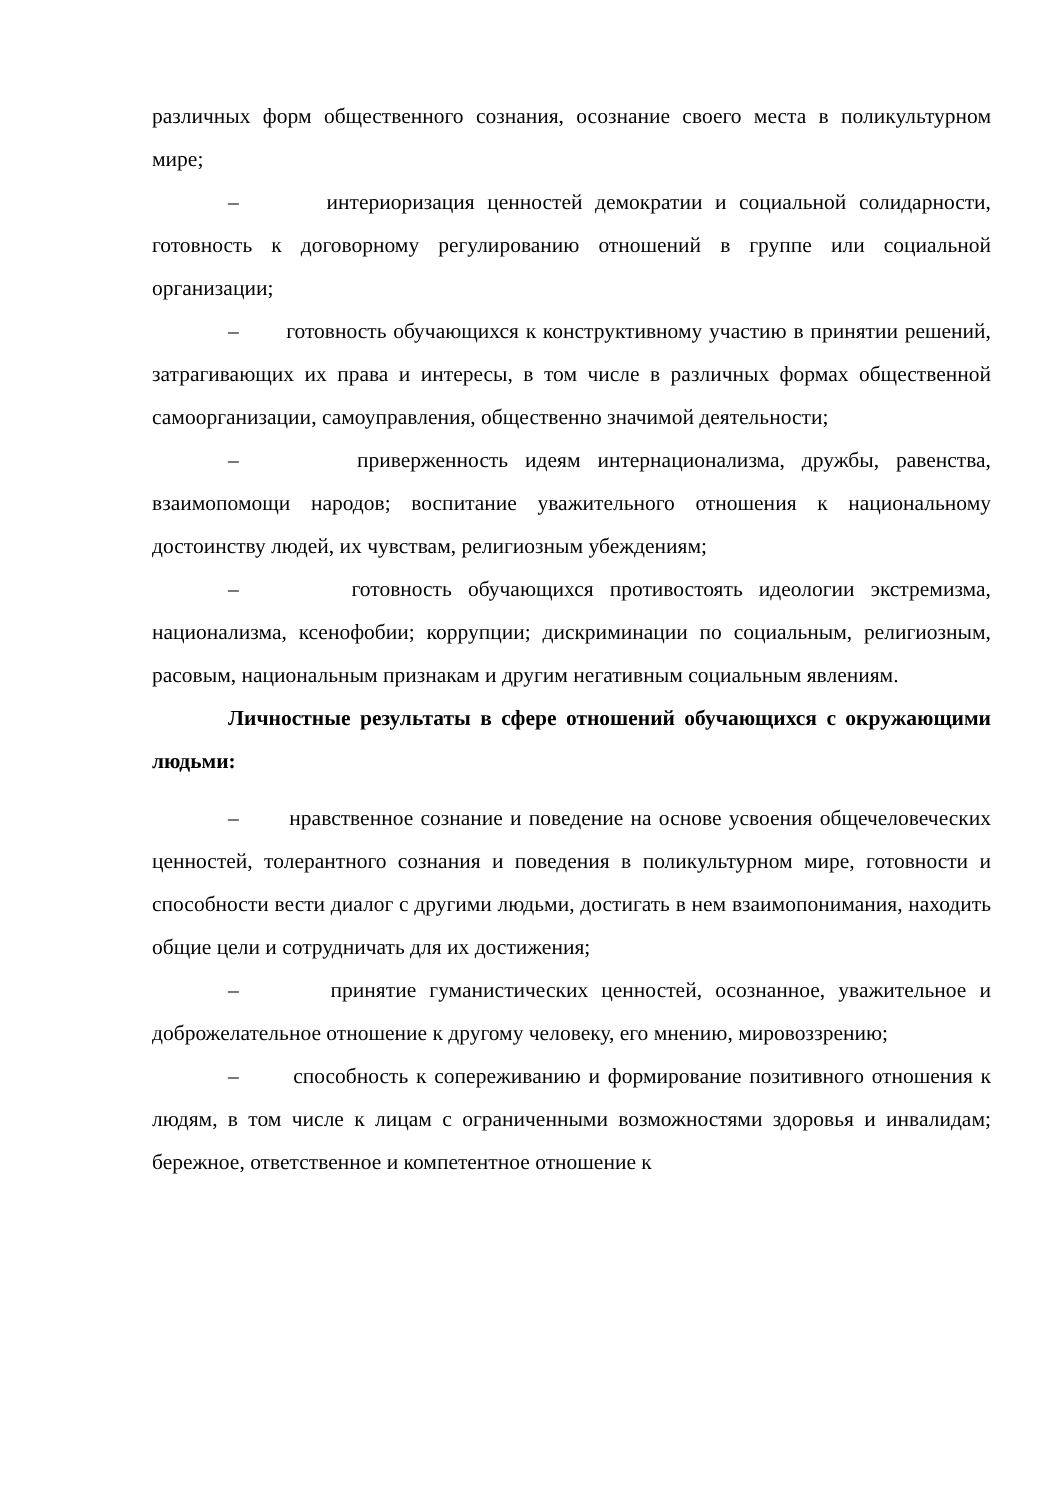различных форм общественного сознания, осознание своего места в поликультурном мире;
– интериоризация ценностей демократии и социальной солидарности, готовность к договорному регулированию отношений в группе или социальной организации;
– готовность обучающихся к конструктивному участию в принятии решений, затрагивающих их права и интересы, в том числе в различных формах общественной самоорганизации, самоуправления, общественно значимой деятельности;
– приверженность идеям интернационализма, дружбы, равенства, взаимопомощи народов; воспитание уважительного отношения к национальному достоинству людей, их чувствам, религиозным убеждениям;
– готовность обучающихся противостоять идеологии экстремизма, национализма, ксенофобии; коррупции; дискриминации по социальным, религиозным, расовым, национальным признакам и другим негативным социальным явлениям.
Личностные результаты в сфере отношений обучающихся с окружающими людьми:
– нравственное сознание и поведение на основе усвоения общечеловеческих ценностей, толерантного сознания и поведения в поликультурном мире, готовности и способности вести диалог с другими людьми, достигать в нем взаимопонимания, находить общие цели и сотрудничать для их достижения;
– принятие гуманистических ценностей, осознанное, уважительное и доброжелательное отношение к другому человеку, его мнению, мировоззрению;
– способность к сопереживанию и формирование позитивного отношения к людям, в том числе к лицам с ограниченными возможностями здоровья и инвалидам; бережное, ответственное и компетентное отношение к